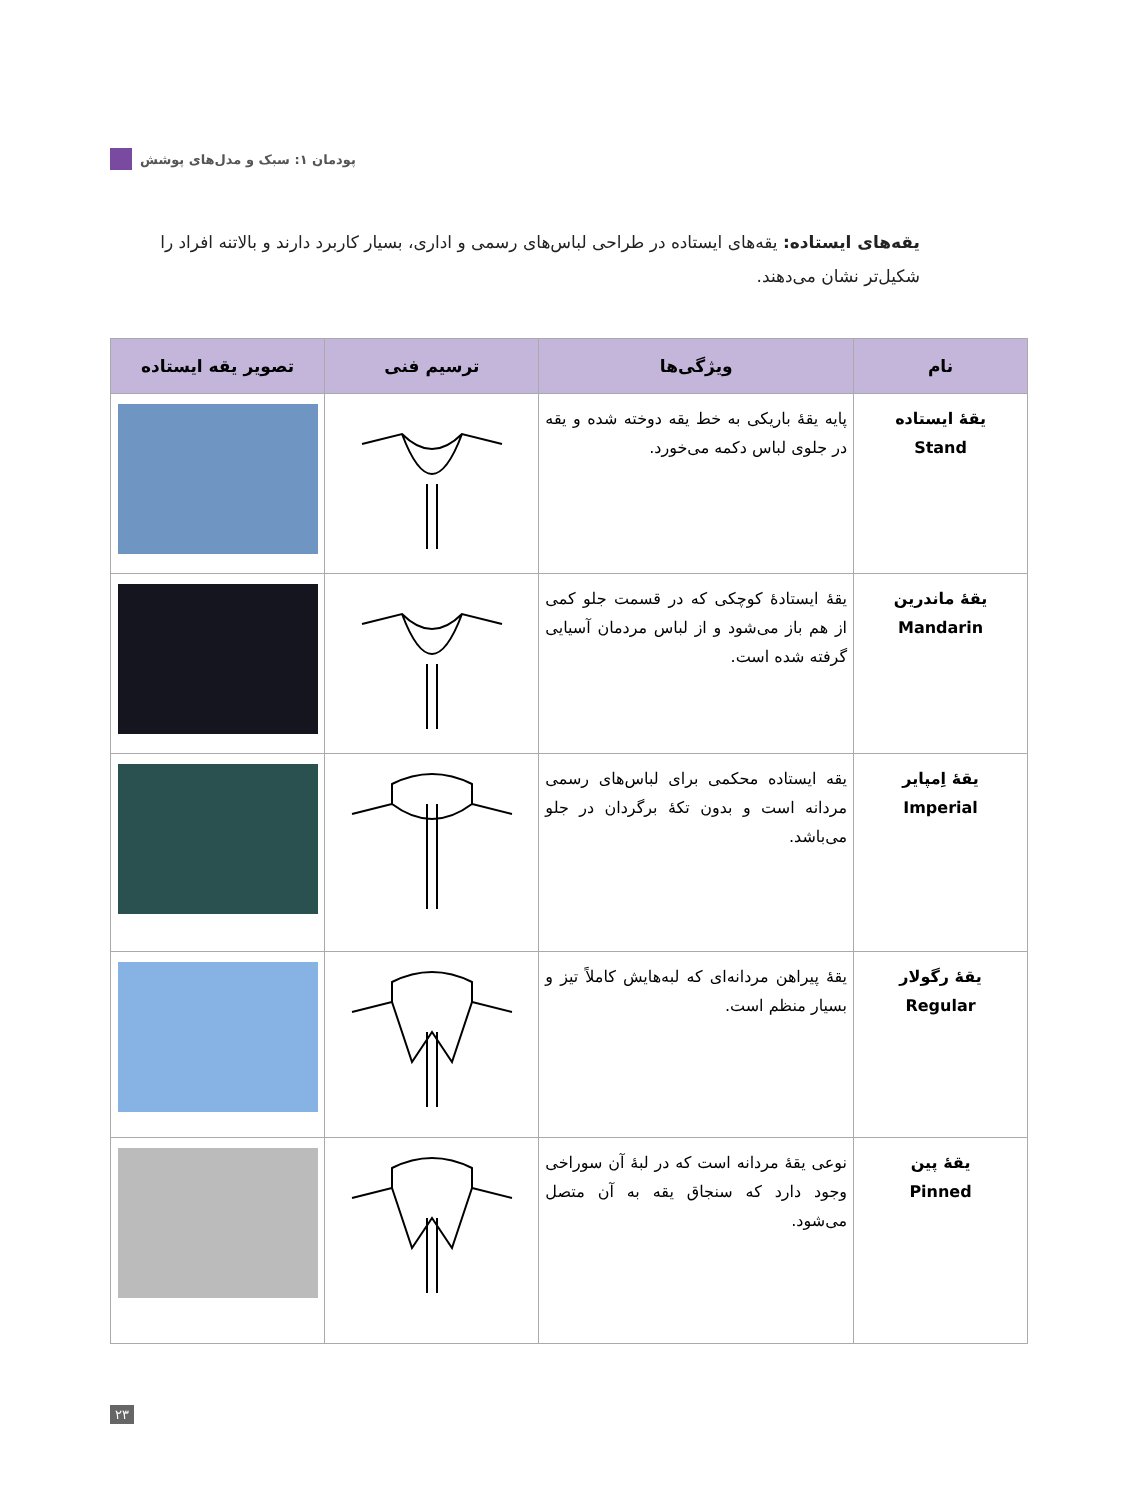پودمان ۱: سبک و مدل‌های پوشش
یقه‌های ایستاده: یقه‌های ایستاده در طراحی لباس‌های رسمی و اداری، بسیار کاربرد دارند و بالاتنه افراد را شکیل‌تر نشان می‌دهند.
| نام | ویژگی‌ها | ترسیم فنی | تصویر یقه ایستاده |
| --- | --- | --- | --- |
| یقهٔ ایستاده Stand | پایه یقهٔ باریکی به خط یقه دوخته شده و یقه در جلوی لباس دکمه می‌خورد. | | |
| یقهٔ ماندرین Mandarin | یقهٔ ایستادهٔ کوچکی که در قسمت جلو کمی از هم باز می‌شود و از لباس مردمان آسیایی گرفته شده است. | | |
| یقهٔ اِمپایر Imperial | یقه ایستاده محکمی برای لباس‌های رسمی مردانه است و بدون تکهٔ برگردان در جلو می‌باشد. | | |
| یقهٔ رگولار Regular | یقهٔ پیراهن مردانه‌ای که لبه‌هایش کاملاً تیز و بسیار منظم است. | | |
| یقهٔ پین Pinned | نوعی یقهٔ مردانه است که در لبهٔ آن سوراخی وجود دارد که سنجاق یقه به آن متصل می‌شود. | | |
۲۳